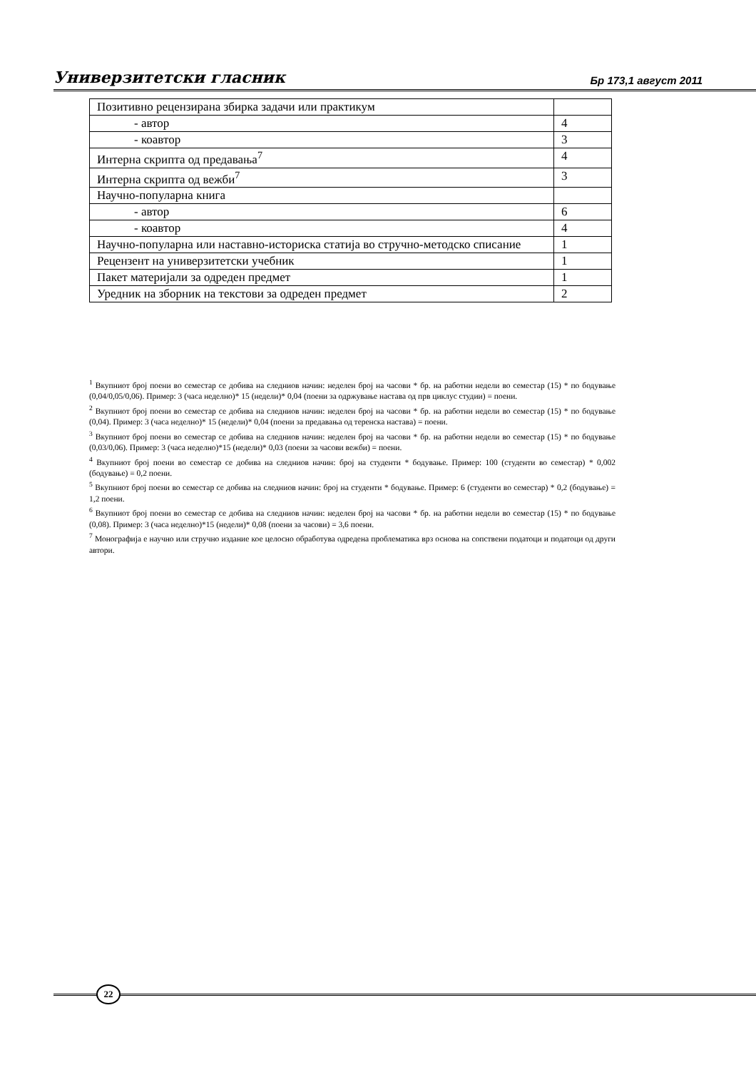Универзитетски гласник Бр 173,1 август 2011
| Позитивно рецензирана збирка задачи или практикум | |
| - автор | 4 |
| - коавтор | 3 |
| Интерна скрипта од предавања<sup>7</sup> | 4 |
| Интерна скрипта од вежби<sup>7</sup> | 3 |
| Научно-популарна книга | |
| - автор | 6 |
| - коавтор | 4 |
| Научно-популарна или наставно-историска статија во стручно-методско списание | 1 |
| Рецензент на универзитетски учебник | 1 |
| Пакет материјали за одреден предмет | 1 |
| Уредник на зборник на текстови за одреден предмет | 2 |
<sup>1</sup> Вкупниот број поени во семестар се добива на следниов начин: неделен број на часови * бр. на работни недели во семестар (15) * по бодување (0,04/0,05/0,06). Пример: 3 (часа неделно)* 15 (недели)* 0,04 (поени за одржување настава од прв циклус студии) = поени.
<sup>2</sup> Вкупниот број поени во семестар се добива на следниов начин: неделен број на часови * бр. на работни недели во семестар (15) * по бодување (0,04). Пример: 3 (часа неделно)* 15 (недели)* 0,04 (поени за предавања од теренска настава) = поени.
<sup>3</sup> Вкупниот број поени во семестар се добива на следниов начин: неделен број на часови * бр. на работни недели во семестар (15) * по бодување (0,03/0,06). Пример: 3 (часа неделно)*15 (недели)* 0,03 (поени за часови вежби) = поени.
<sup>4</sup> Вкупниот број поени во семестар се добива на следниов начин: број на студенти * бодување. Пример: 100 (студенти во семестар) * 0,002 (бодување) = 0,2 поени.
<sup>5</sup> Вкупниот број поени во семестар се добива на следниов начин: број на студенти * бодување. Пример: 6 (студенти во семестар) * 0,2 (бодување) = 1,2 поени.
<sup>6</sup> Вкупниот број поени во семестар се добива на следниов начин: неделен број на часови * бр. на работни недели во семестар (15) * по бодување (0,08). Пример: 3 (часа неделно)*15 (недели)* 0,08 (поени за часови) = 3,6 поени.
<sup>7</sup> Монографија е научно или стручно издание кое целосно обработува одредена проблематика врз основа на сопствени податоци и податоци од други автори.
22